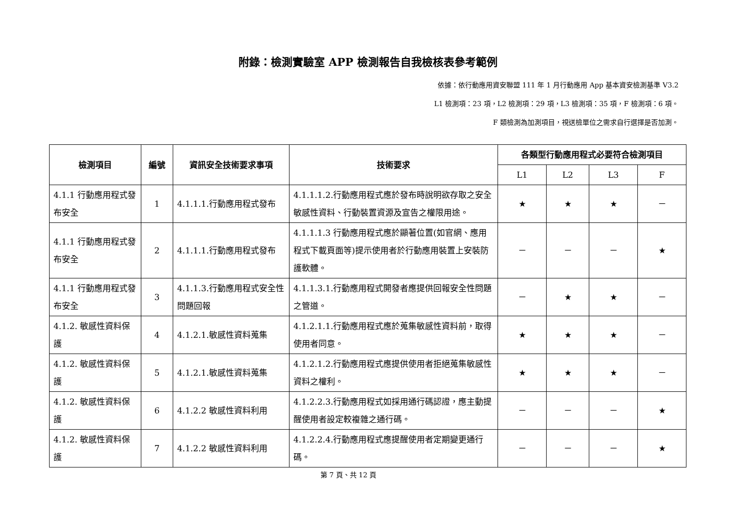附錄：檢測實驗室 APP 檢測報告自我檢核表參考範例
依據：依行動應用資安聯盟 111 年 1 月行動應用 App 基本資安檢測基準 V3.2
L1 檢測項：23 項，L2 檢測項：29 項，L3 檢測項：35 項，F 檢測項：6 項。
F 類檢測為加測項目，視送檢單位之需求自行選擇是否加測。
| 檢測項目 | 編號 | 資訊安全技術要求事項 | 技術要求 | 各類型行動應用程式必要符合檢測項目 | | | |
| --- | --- | --- | --- | --- | --- | --- | --- |
| | | | | L1 | L2 | L3 | F |
| 4.1.1 行動應用程式發布安全 | 1 | 4.1.1.1.行動應用程式發布 | 4.1.1.1.2.行動應用程式應於發布時說明欲存取之安全敏感性資料、行動裝置資源及宣告之權限用途。 | ★ | ★ | ★ | － |
| 4.1.1 行動應用程式發布安全 | 2 | 4.1.1.1.行動應用程式發布 | 4.1.1.1.3 行動應用程式應於顯著位置(如官網、應用程式下載頁面等)提示使用者於行動應用裝置上安裝防護軟體。 | － | － | － | ★ |
| 4.1.1 行動應用程式發布安全 | 3 | 4.1.1.3.行動應用程式安全性問題回報 | 4.1.1.3.1.行動應用程式開發者應提供回報安全性問題之管道。 | － | ★ | ★ | － |
| 4.1.2. 敏感性資料保護 | 4 | 4.1.2.1.敏感性資料蒐集 | 4.1.2.1.1.行動應用程式應於蒐集敏感性資料前，取得使用者同意。 | ★ | ★ | ★ | － |
| 4.1.2. 敏感性資料保護 | 5 | 4.1.2.1.敏感性資料蒐集 | 4.1.2.1.2.行動應用程式應提供使用者拒絕蒐集敏感性資料之權利。 | ★ | ★ | ★ | － |
| 4.1.2. 敏感性資料保護 | 6 | 4.1.2.2 敏感性資料利用 | 4.1.2.2.3.行動應用程式如採用通行碼認證，應主動提醒使用者設定較複雜之通行碼。 | － | － | － | ★ |
| 4.1.2. 敏感性資料保護 | 7 | 4.1.2.2 敏感性資料利用 | 4.1.2.2.4.行動應用程式應提醒使用者定期變更通行碼。 | － | － | － | ★ |
第 7 頁、共 12 頁